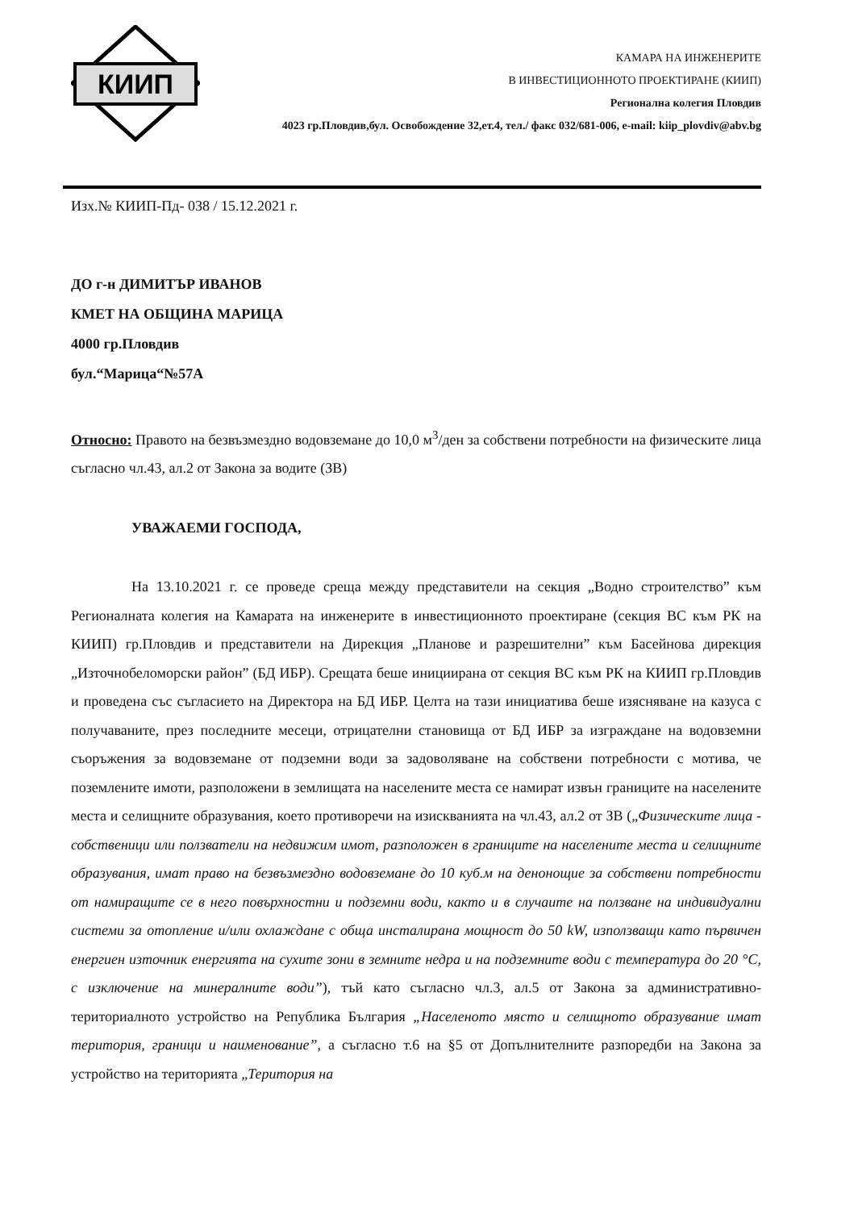КИИП
КАМАРА НА ИНЖЕНЕРИТЕ
В ИНВЕСТИЦИОННОТО ПРОЕКТИРАНЕ (КИИП)
Регионална колегия Пловдив
4023 гр.Пловдив,бул. Освобождение 32,ет.4, тел./ факс 032/681-006, e-mail: kiip_plovdiv@abv.bg
Изх.№ КИИП-Пд- 038 / 15.12.2021 г.
ДО г-н ДИМИТЪР ИВАНОВ
КМЕТ НА ОБЩИНА МАРИЦА
4000 гр.Пловдив
бул.“Марица“№57А
Относно: Правото на безвъзмездно водовземане до 10,0 м<sup>3</sup>/ден за собствени потребности на физическите лица съгласно чл.43, ал.2 от Закона за водите (ЗВ)
УВАЖАЕМИ ГОСПОДА,
На 13.10.2021 г. се проведе среща между представители на секция „Водно строителство” към Регионалната колегия на Камарата на инженерите в инвестиционното проектиране (секция ВС към РК на КИИП) гр.Пловдив и представители на Дирекция „Планове и разрешителни” към Басейнова дирекция „Източнобеломорски район” (БД ИБР). Срещата беше инициирана от секция ВС към РК на КИИП гр.Пловдив и проведена със съгласието на Директора на БД ИБР. Целта на тази инициатива беше изясняване на казуса с получаваните, през последните месеци, отрицателни становища от БД ИБР за изграждане на водовземни съоръжения за водовземане от подземни води за задоволяване на собствени потребности с мотива, че поземлените имоти, разположени в землищата на населените места се намират извън границите на населените места и селищните образувания, което противоречи на изискванията на чл.43, ал.2 от ЗВ („Физическите лица - собственици или ползватели на недвижим имот, разположен в границите на населените места и селищните образувания, имат право на безвъзмездно водовземане до 10 куб.м на денонощие за собствени потребности от намиращите се в него повърхностни и подземни води, както и в случаите на ползване на индивидуални системи за отопление и/или охлаждане с обща инсталирана мощност до 50 kW, използващи като първичен енергиен източник енергията на сухите зони в земните недра и на подземните води с температура до 20 °С, с изключение на минералните води”), тъй като съгласно чл.3, ал.5 от Закона за административно-териториалното устройство на Република България „Населеното място и селищното образувание имат територия, граници и наименование”, а съгласно т.6 на §5 от Допълнителните разпоредби на Закона за устройство на територията „Територия на